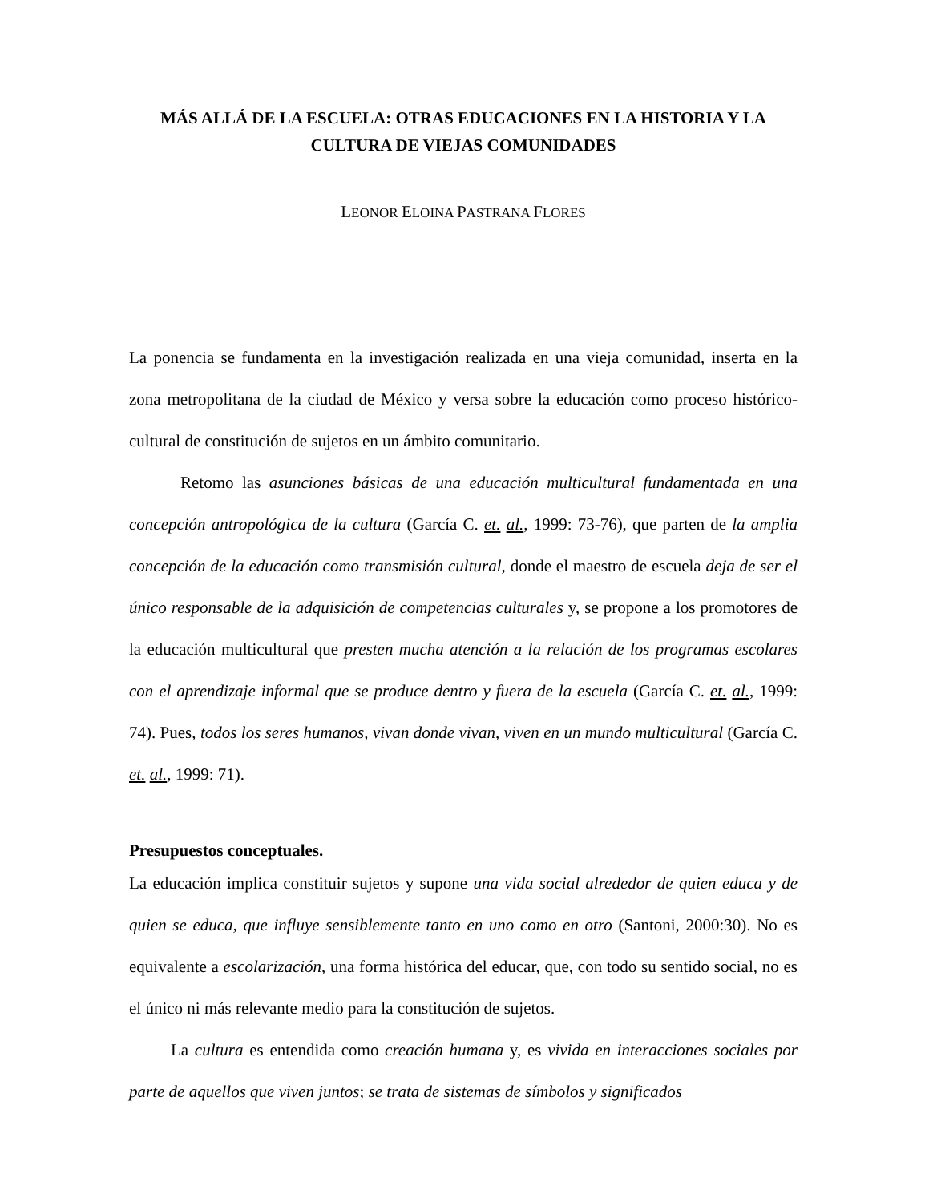MÁS ALLÁ DE LA ESCUELA: OTRAS EDUCACIONES EN LA HISTORIA Y LA CULTURA DE VIEJAS COMUNIDADES
LEONOR ELOINA PASTRANA FLORES
La ponencia se fundamenta en la investigación realizada en una vieja comunidad, inserta en la zona metropolitana de la ciudad de México y versa sobre la educación como proceso histórico-cultural de constitución de sujetos en un ámbito comunitario.
Retomo las asunciones básicas de una educación multicultural fundamentada en una concepción antropológica de la cultura (García C. et. al., 1999: 73-76), que parten de la amplia concepción de la educación como transmisión cultural, donde el maestro de escuela deja de ser el único responsable de la adquisición de competencias culturales y, se propone a los promotores de la educación multicultural que presten mucha atención a la relación de los programas escolares con el aprendizaje informal que se produce dentro y fuera de la escuela (García C. et. al., 1999: 74). Pues, todos los seres humanos, vivan donde vivan, viven en un mundo multicultural (García C. et. al., 1999: 71).
Presupuestos conceptuales.
La educación implica constituir sujetos y supone una vida social alrededor de quien educa y de quien se educa, que influye sensiblemente tanto en uno como en otro (Santoni, 2000:30). No es equivalente a escolarización, una forma histórica del educar, que, con todo su sentido social, no es el único ni más relevante medio para la constitución de sujetos.
La cultura es entendida como creación humana y, es vivida en interacciones sociales por parte de aquellos que viven juntos; se trata de sistemas de símbolos y significados